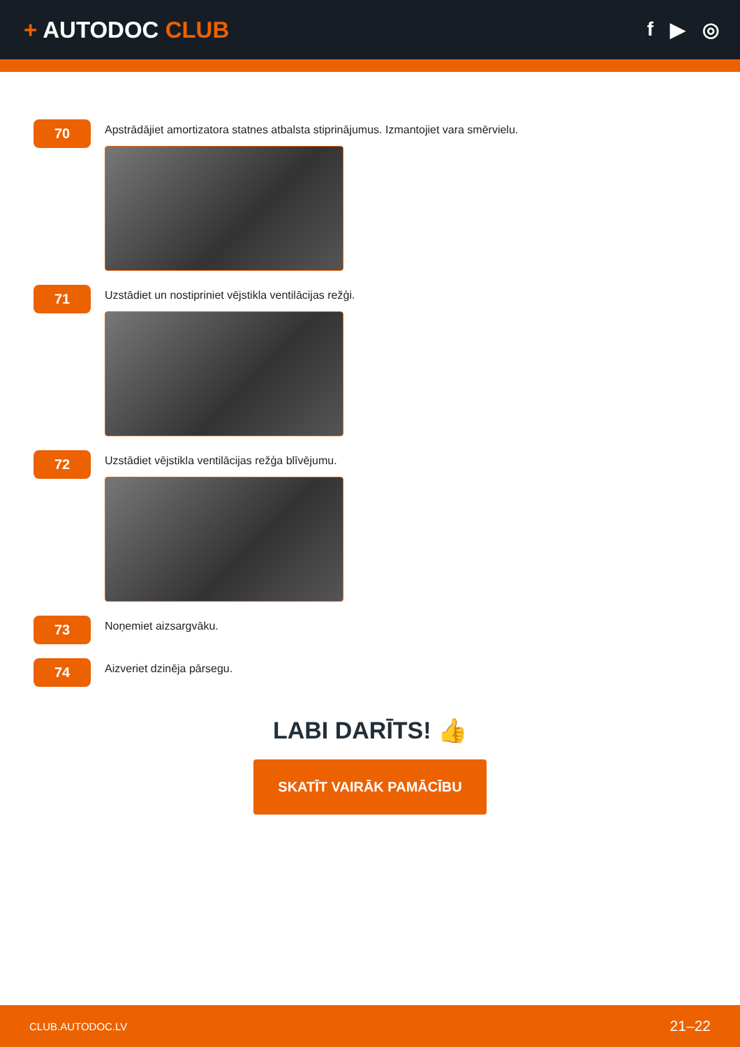+ AUTODOC CLUB
f ▶ ◎
70
Apstrādājiet amortizatora statnes atbalsta stiprinājumus. Izmantojiet vara smērvielu.
71
Uzstādiet un nostipriniet vējstikla ventilācijas režģi.
72
Uzstādiet vējstikla ventilācijas režģa blīvējumu.
73
Noņemiet aizsargvāku.
74
Aizveriet dzinēja pārsegu.
LABI DARĪTS! 👍
SKATĪT VAIRĀK PAMĀCĪBU
CLUB.AUTODOC.LV 21–22